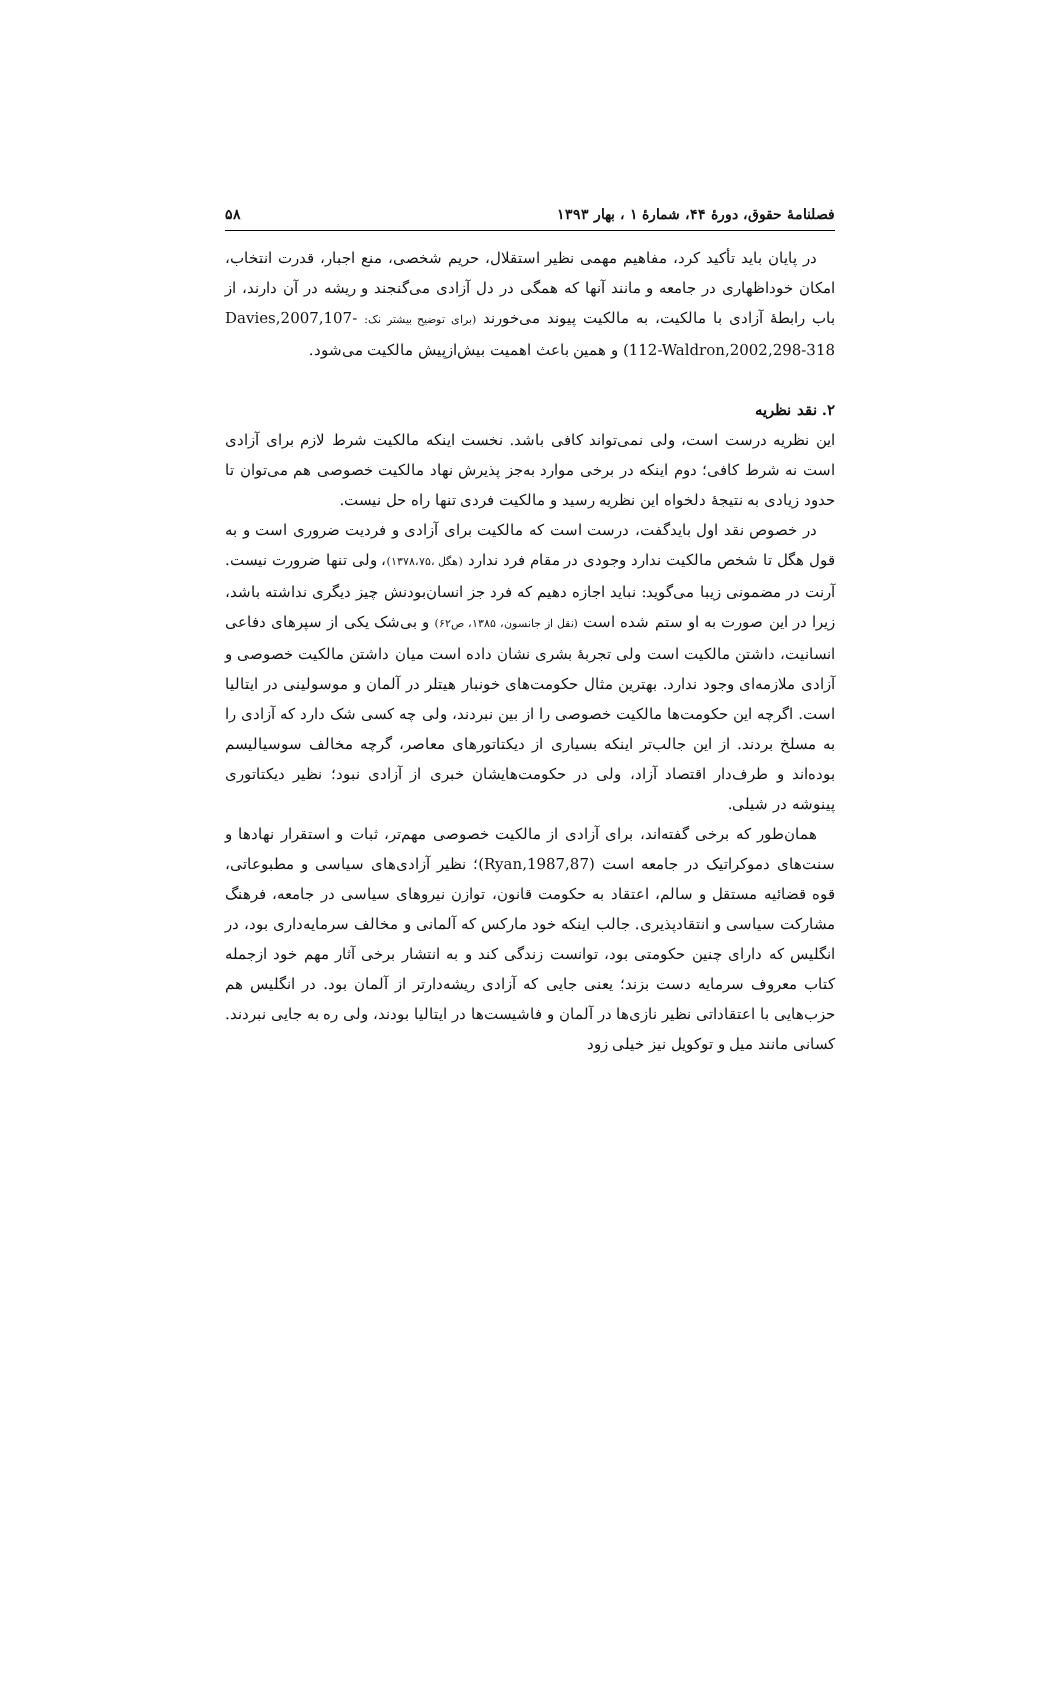فصلنامهٔ حقوق، دورهٔ ۴۴، شمارهٔ ۱ ، بهار ۱۳۹۳ ۵۸
در پایان باید تأکید کرد، مفاهیم مهمی نظیر استقلال، حریم شخصی، منع اجبار، قدرت انتخاب، امکان خوداظهاری در جامعه و مانند آنها که همگی در دل آزادی می‌گنجند و ریشه در آن دارند، از باب رابطهٔ آزادی با مالکیت، به مالکیت پیوند می‌خورند (برای توضیح بیشتر نک: Davies,2007,107-112-Waldron,2002,298-318) و همین باعث اهمیت بیش‌ازپیش مالکیت می‌شود.
۲. نقد نظریه
این نظریه درست است، ولی نمی‌تواند کافی باشد. نخست اینکه مالکیت شرط لازم برای آزادی است نه شرط کافی؛ دوم اینکه در برخی موارد به‌جز پذیرش نهاد مالکیت خصوصی هم می‌توان تا حدود زیادی به نتیجهٔ دلخواه این نظریه رسید و مالکیت فردی تنها راه حل نیست.
در خصوص نقد اول بایدگفت، درست است که مالکیت برای آزادی و فردیت ضروری است و به قول هگل تا شخص مالکیت ندارد وجودی در مقام فرد ندارد (هگل ،۱۳۷۸،۷۵)، ولی تنها ضرورت نیست. آرنت در مضمونی زیبا می‌گوید: نباید اجازه دهیم که فرد جز انسان‌بودنش چیز دیگری نداشته باشد، زیرا در این صورت به او ستم شده است (نقل از جانسون، ۱۳۸۵، ص۶۲) و بی‌شک یکی از سپرهای دفاعی انسانیت، داشتن مالکیت است ولی تجربهٔ بشری نشان داده است میان داشتن مالکیت خصوصی و آزادی ملازمه‌ای وجود ندارد. بهترین مثال حکومت‌های خونبار هیتلر در آلمان و موسولینی در ایتالیا است. اگرچه این حکومت‌ها مالکیت خصوصی را از بین نبردند، ولی چه کسی شک دارد که آزادی را به مسلخ بردند. از این جالب‌تر اینکه بسیاری از دیکتاتورهای معاصر، گرچه مخالف سوسیالیسم بوده‌اند و طرف‌دار اقتصاد آزاد، ولی در حکومت‌هایشان خبری از آزادی نبود؛ نظیر دیکتاتوری پینوشه در شیلی.
همان‌طور که برخی گفته‌اند، برای آزادی از مالکیت خصوصی مهم‌تر، ثبات و استقرار نهادها و سنت‌های دموکراتیک در جامعه است (Ryan,1987,87)؛ نظیر آزادی‌های سیاسی و مطبوعاتی، قوه قضائیه مستقل و سالم، اعتقاد به حکومت قانون، توازن نیروهای سیاسی در جامعه، فرهنگ مشارکت سیاسی و انتقادپذیری. جالب اینکه خود مارکس که آلمانی و مخالف سرمایه‌داری بود، در انگلیس که دارای چنین حکومتی بود، توانست زندگی کند و به انتشار برخی آثار مهم خود ازجمله کتاب معروف سرمایه دست بزند؛ یعنی جایی که آزادی ریشه‌دارتر از آلمان بود. در انگلیس هم حزب‌هایی با اعتقاداتی نظیر نازی‌ها در آلمان و فاشیست‌ها در ایتالیا بودند، ولی ره به جایی نبردند. کسانی مانند میل و توکویل نیز خیلی زود